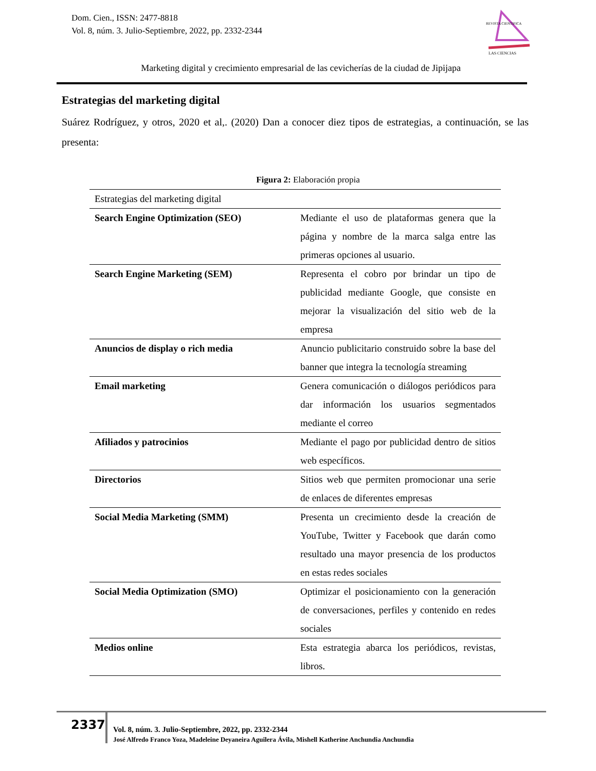Dom. Cien., ISSN: 2477-8818
Vol. 8, núm. 3. Julio-Septiembre, 2022, pp. 2332-2344
REVISTA CIENTIFICA
LAS CIENCIAS
Marketing digital y crecimiento empresarial de las cevicherías de la ciudad de Jipijapa
Estrategias del marketing digital
Suárez Rodríguez, y otros, 2020 et al,. (2020) Dan a conocer diez tipos de estrategias, a continuación, se las presenta:
Figura 2: Elaboración propia
| Estrategias del marketing digital | |
| Search Engine Optimization (SEO) | Mediante el uso de plataformas genera que la página y nombre de la marca salga entre las primeras opciones al usuario. |
| Search Engine Marketing (SEM) | Representa el cobro por brindar un tipo de publicidad mediante Google, que consiste en mejorar la visualización del sitio web de la empresa |
| Anuncios de display o rich media | Anuncio publicitario construido sobre la base del banner que integra la tecnología streaming |
| Email marketing | Genera comunicación o diálogos periódicos para dar información los usuarios segmentados mediante el correo |
| Afiliados y patrocinios | Mediante el pago por publicidad dentro de sitios web específicos. |
| Directorios | Sitios web que permiten promocionar una serie de enlaces de diferentes empresas |
| Social Media Marketing (SMM) | Presenta un crecimiento desde la creación de YouTube, Twitter y Facebook que darán como resultado una mayor presencia de los productos en estas redes sociales |
| Social Media Optimization (SMO) | Optimizar el posicionamiento con la generación de conversaciones, perfiles y contenido en redes sociales |
| Medios online | Esta estrategia abarca los periódicos, revistas, libros. |
2337
Vol. 8, núm. 3. Julio-Septiembre, 2022, pp. 2332-2344
José Alfredo Franco Yoza, Madeleine Deyaneira Aguilera Ávila, Mishell Katherine Anchundia Anchundia